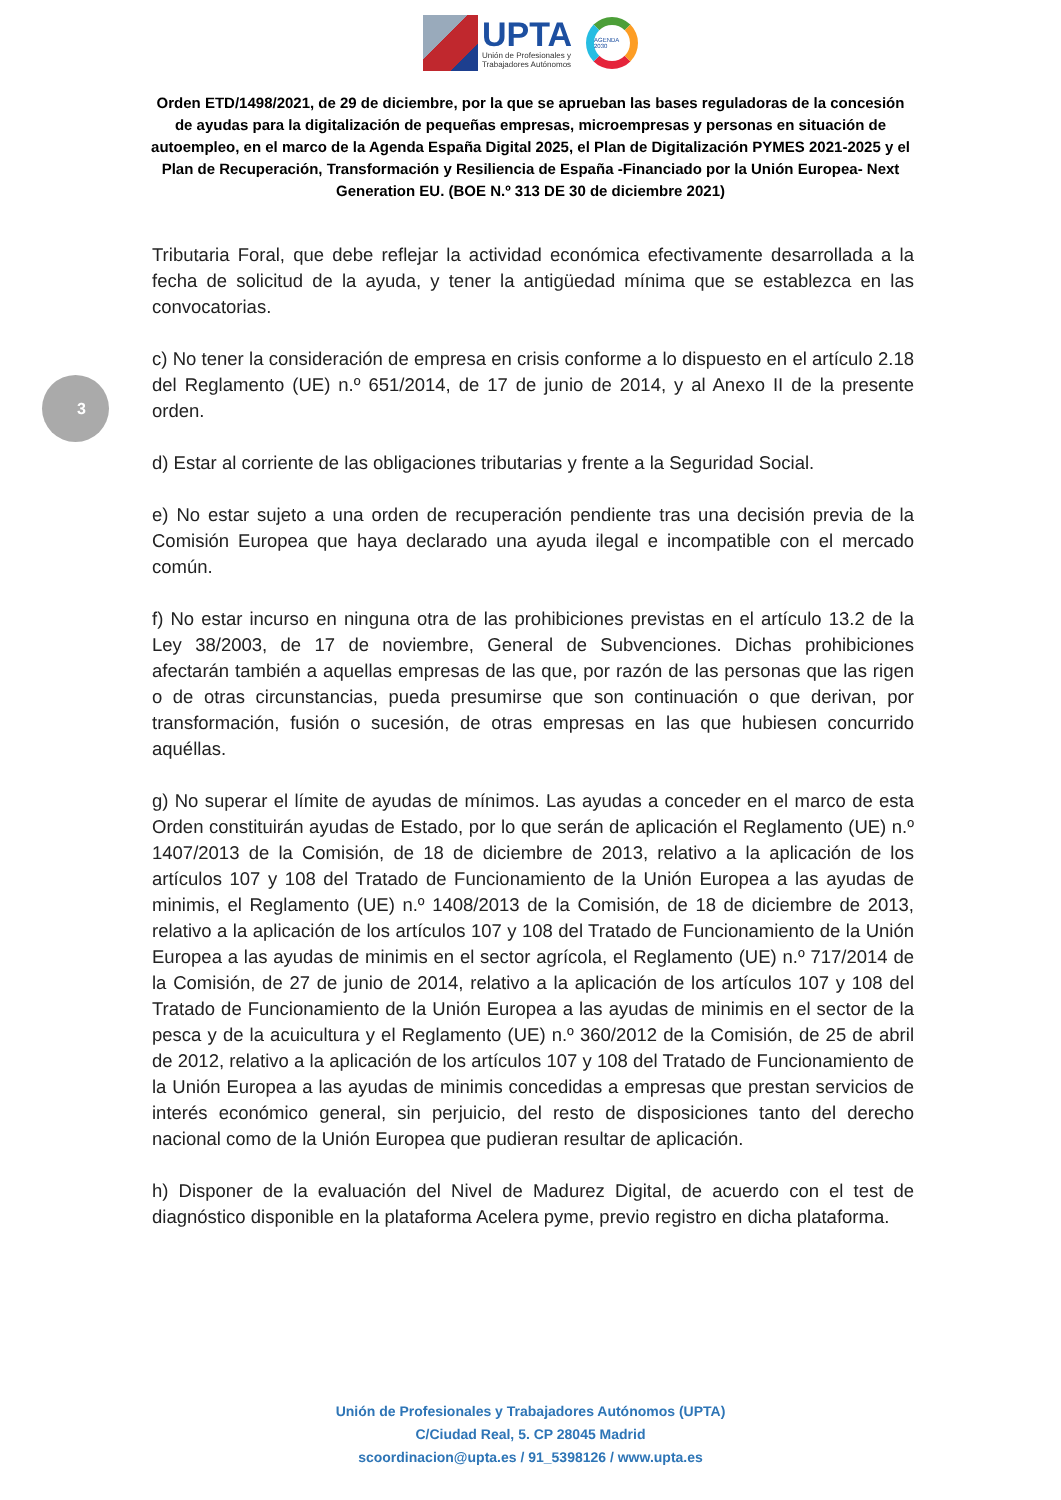UPTA
Unión de Profesionales y
Trabajadores Autónomos
AGENDA 2030
Orden ETD/1498/2021, de 29 de diciembre, por la que se aprueban las bases reguladoras de la concesión de ayudas para la digitalización de pequeñas empresas, microempresas y personas en situación de autoempleo, en el marco de la Agenda España Digital 2025, el Plan de Digitalización PYMES 2021-2025 y el Plan de Recuperación, Transformación y Resiliencia de España -Financiado por la Unión Europea- Next Generation EU. (BOE N.º 313 DE 30 de diciembre 2021)
3
Tributaria Foral, que debe reflejar la actividad económica efectivamente desarrollada a la fecha de solicitud de la ayuda, y tener la antigüedad mínima que se establezca en las convocatorias.
c) No tener la consideración de empresa en crisis conforme a lo dispuesto en el artículo 2.18 del Reglamento (UE) n.º 651/2014, de 17 de junio de 2014, y al Anexo II de la presente orden.
d) Estar al corriente de las obligaciones tributarias y frente a la Seguridad Social.
e) No estar sujeto a una orden de recuperación pendiente tras una decisión previa de la Comisión Europea que haya declarado una ayuda ilegal e incompatible con el mercado común.
f) No estar incurso en ninguna otra de las prohibiciones previstas en el artículo 13.2 de la Ley 38/2003, de 17 de noviembre, General de Subvenciones. Dichas prohibiciones afectarán también a aquellas empresas de las que, por razón de las personas que las rigen o de otras circunstancias, pueda presumirse que son continuación o que derivan, por transformación, fusión o sucesión, de otras empresas en las que hubiesen concurrido aquéllas.
g) No superar el límite de ayudas de mínimos. Las ayudas a conceder en el marco de esta Orden constituirán ayudas de Estado, por lo que serán de aplicación el Reglamento (UE) n.º 1407/2013 de la Comisión, de 18 de diciembre de 2013, relativo a la aplicación de los artículos 107 y 108 del Tratado de Funcionamiento de la Unión Europea a las ayudas de minimis, el Reglamento (UE) n.º 1408/2013 de la Comisión, de 18 de diciembre de 2013, relativo a la aplicación de los artículos 107 y 108 del Tratado de Funcionamiento de la Unión Europea a las ayudas de minimis en el sector agrícola, el Reglamento (UE) n.º 717/2014 de la Comisión, de 27 de junio de 2014, relativo a la aplicación de los artículos 107 y 108 del Tratado de Funcionamiento de la Unión Europea a las ayudas de minimis en el sector de la pesca y de la acuicultura y el Reglamento (UE) n.º 360/2012 de la Comisión, de 25 de abril de 2012, relativo a la aplicación de los artículos 107 y 108 del Tratado de Funcionamiento de la Unión Europea a las ayudas de minimis concedidas a empresas que prestan servicios de interés económico general, sin perjuicio, del resto de disposiciones tanto del derecho nacional como de la Unión Europea que pudieran resultar de aplicación.
h) Disponer de la evaluación del Nivel de Madurez Digital, de acuerdo con el test de diagnóstico disponible en la plataforma Acelera pyme, previo registro en dicha plataforma.
Unión de Profesionales y Trabajadores Autónomos (UPTA)
C/Ciudad Real, 5. CP 28045 Madrid
scoordinacion@upta.es / 91_5398126 / www.upta.es